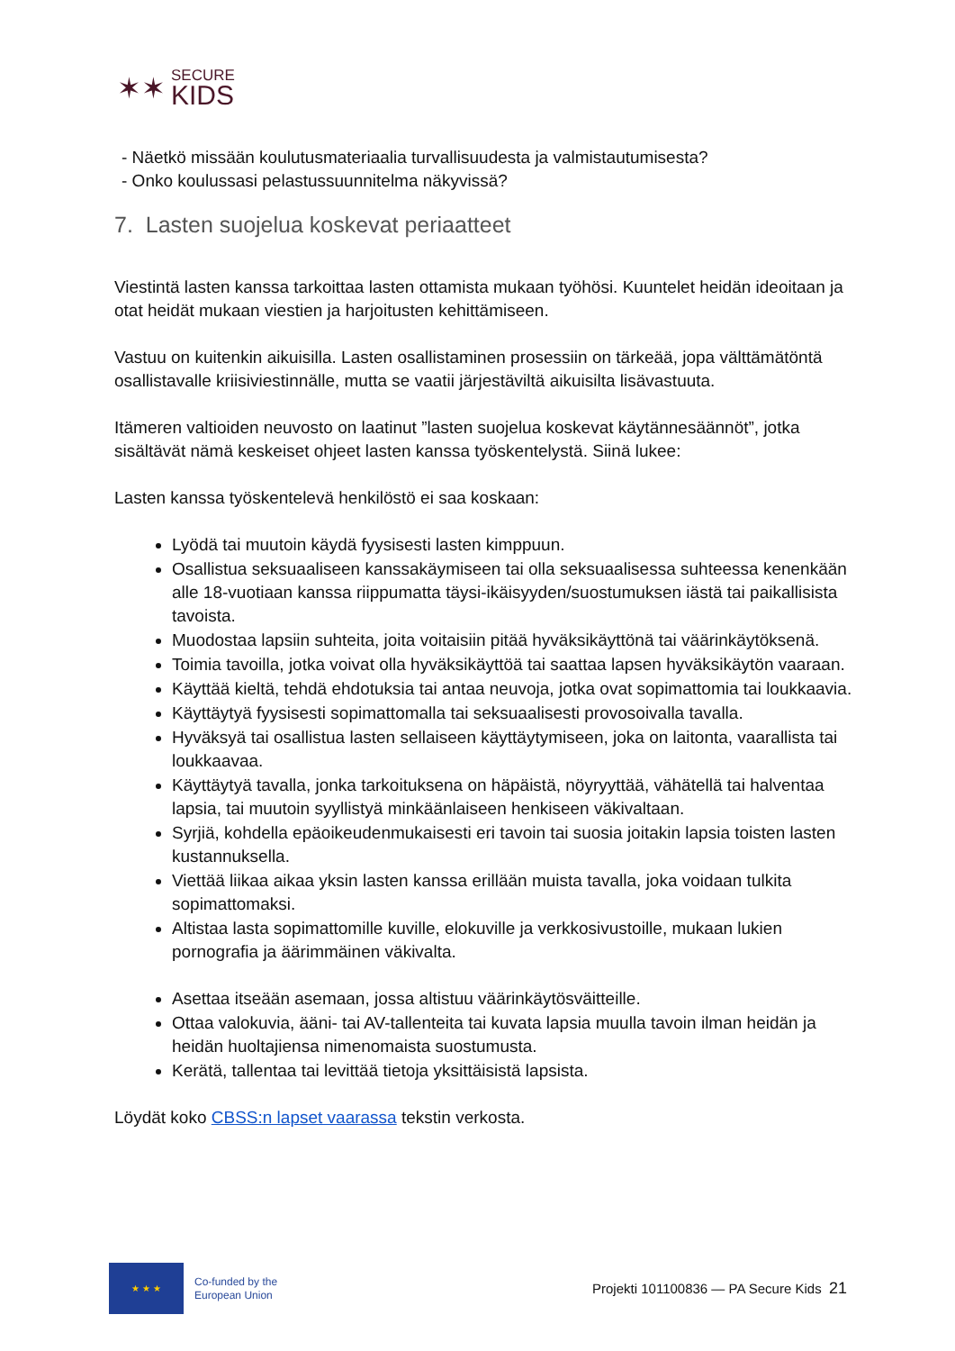✶✶
SECURE
KIDS
- Näetkö missään koulutusmateriaalia turvallisuudesta ja valmistautumisesta?
- Onko koulussasi pelastussuunnitelma näkyvissä?
7. Lasten suojelua koskevat periaatteet
Viestintä lasten kanssa tarkoittaa lasten ottamista mukaan työhösi. Kuuntelet heidän ideoitaan ja otat heidät mukaan viestien ja harjoitusten kehittämiseen.
Vastuu on kuitenkin aikuisilla. Lasten osallistaminen prosessiin on tärkeää, jopa välttämätöntä osallistavalle kriisiviestinnälle, mutta se vaatii järjestäviltä aikuisilta lisävastuuta.
Itämeren valtioiden neuvosto on laatinut ”lasten suojelua koskevat käytännesäännöt”, jotka sisältävät nämä keskeiset ohjeet lasten kanssa työskentelystä. Siinä lukee:
Lasten kanssa työskentelevä henkilöstö ei saa koskaan:
Lyödä tai muutoin käydä fyysisesti lasten kimppuun.
Osallistua seksuaaliseen kanssakäymiseen tai olla seksuaalisessa suhteessa kenenkään alle 18-vuotiaan kanssa riippumatta täysi-ikäisyyden/suostumuksen iästä tai paikallisista tavoista.
Muodostaa lapsiin suhteita, joita voitaisiin pitää hyväksikäyttönä tai väärinkäytöksenä.
Toimia tavoilla, jotka voivat olla hyväksikäyttöä tai saattaa lapsen hyväksikäytön vaaraan.
Käyttää kieltä, tehdä ehdotuksia tai antaa neuvoja, jotka ovat sopimattomia tai loukkaavia.
Käyttäytyä fyysisesti sopimattomalla tai seksuaalisesti provosoivalla tavalla.
Hyväksyä tai osallistua lasten sellaiseen käyttäytymiseen, joka on laitonta, vaarallista tai loukkaavaa.
Käyttäytyä tavalla, jonka tarkoituksena on häpäistä, nöyryyttää, vähätellä tai halventaa lapsia, tai muutoin syyllistyä minkäänlaiseen henkiseen väkivaltaan.
Syrjiä, kohdella epäoikeudenmukaisesti eri tavoin tai suosia joitakin lapsia toisten lasten kustannuksella.
Viettää liikaa aikaa yksin lasten kanssa erillään muista tavalla, joka voidaan tulkita sopimattomaksi.
Altistaa lasta sopimattomille kuville, elokuville ja verkkosivustoille, mukaan lukien pornografia ja äärimmäinen väkivalta.
Asettaa itseään asemaan, jossa altistuu väärinkäytösväitteille.
Ottaa valokuvia, ääni- tai AV-tallenteita tai kuvata lapsia muulla tavoin ilman heidän ja heidän huoltajiensa nimenomaista suostumusta.
Kerätä, tallentaa tai levittää tietoja yksittäisistä lapsista.
Löydät koko CBSS:n lapset vaarassa tekstin verkosta.
★ ★ ★
Co-funded by the
European Union
Projekti 101100836 — PA Secure Kids 21